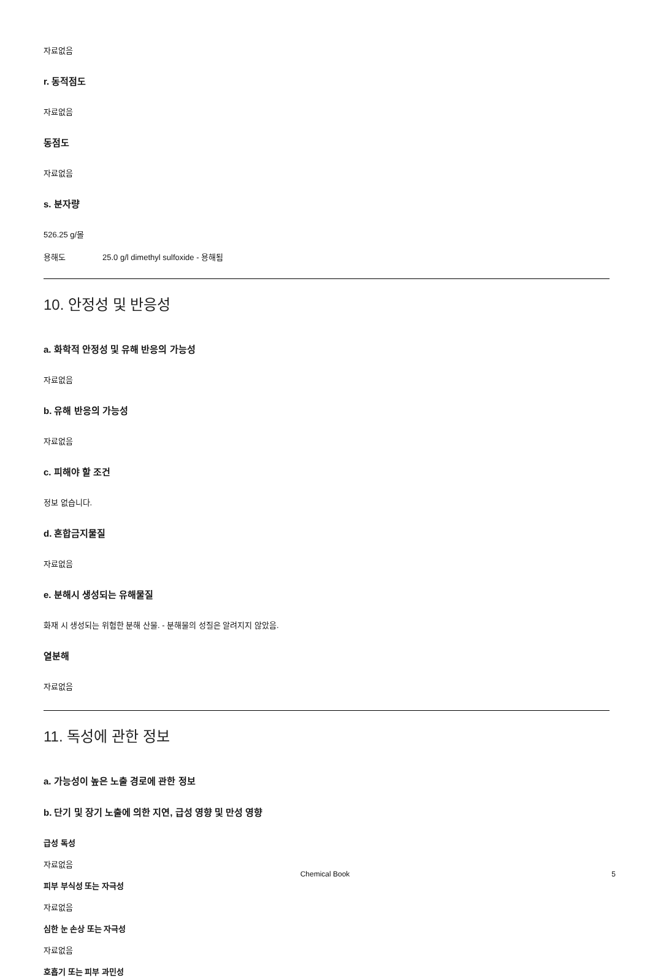자료없음
r. 동적점도
자료없음
동점도
자료없음
s. 분자량
526.25 g/몰
용해도 25.0 g/l dimethyl sulfoxide - 용해됨
10. 안정성 및 반응성
a. 화학적 안정성 및 유해 반응의 가능성
자료없음
b. 유해 반응의 가능성
자료없음
c. 피해야 할 조건
정보 없습니다.
d. 혼합금지물질
자료없음
e. 분해시 생성되는 유해물질
화재 시 생성되는 위험한 분해 산물. - 분해물의 성질은 알려지지 않았음.
열분해
자료없음
11. 독성에 관한 정보
a. 가능성이 높은 노출 경로에 관한 정보
b. 단기 및 장기 노출에 의한 지연, 급성 영향 및 만성 영향
급성 독성
자료없음
피부 부식성 또는 자극성
자료없음
심한 눈 손상 또는 자극성
자료없음
호흡기 또는 피부 과민성
Chemical Book
5